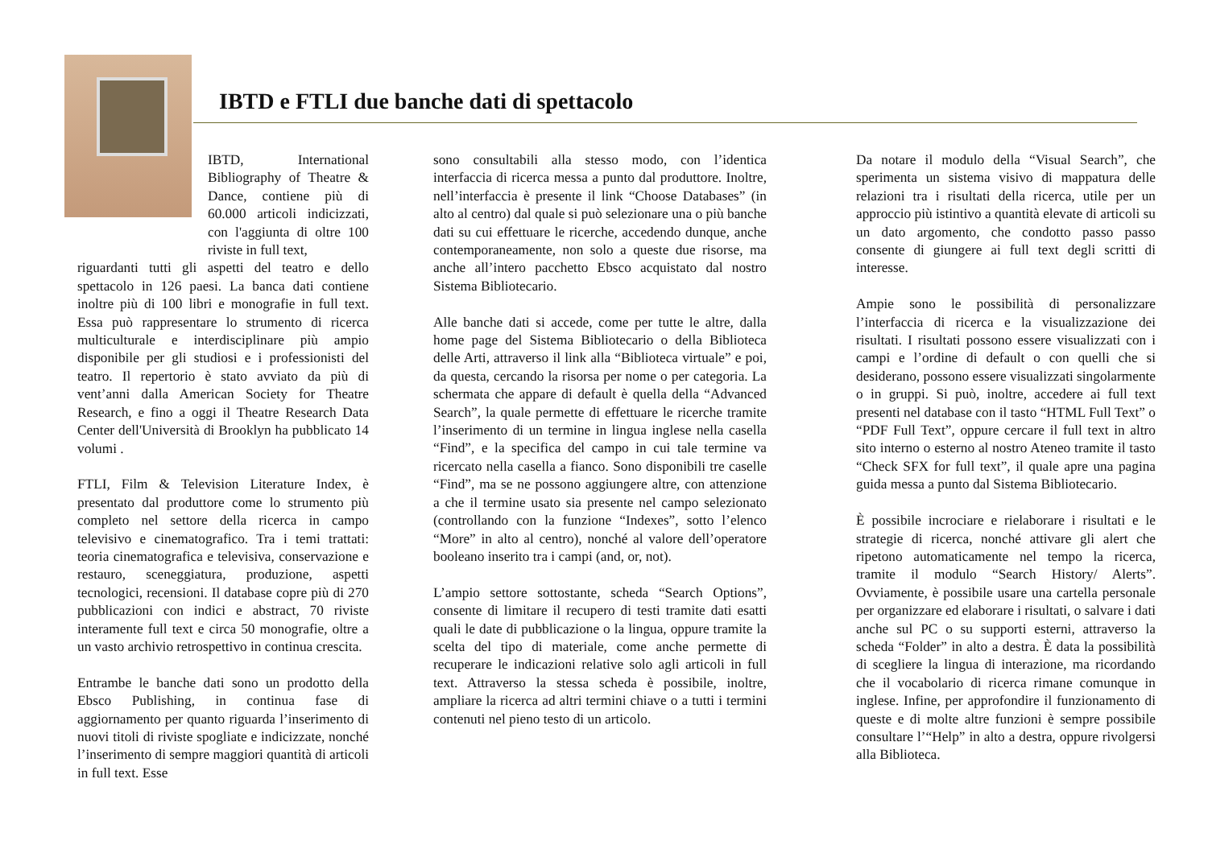IBTD e FTLI due banche dati di spettacolo
IBTD, International Bibliography of Theatre & Dance, contiene più di 60.000 articoli indicizzati, con l'aggiunta di oltre 100 riviste in full text,
riguardanti tutti gli aspetti del teatro e dello spettacolo in 126 paesi. La banca dati contiene inoltre più di 100 libri e monografie in full text. Essa può rappresentare lo strumento di ricerca multiculturale e interdisciplinare più ampio disponibile per gli studiosi e i professionisti del teatro. Il repertorio è stato avviato da più di vent’anni dalla American Society for Theatre Research, e fino a oggi il Theatre Research Data Center dell'Università di Brooklyn ha pubblicato 14 volumi .
FTLI, Film & Television Literature Index, è presentato dal produttore come lo strumento più completo nel settore della ricerca in campo televisivo e cinematografico. Tra i temi trattati: teoria cinematografica e televisiva, conservazione e restauro, sceneggiatura, produzione, aspetti tecnologici, recensioni. Il database copre più di 270 pubblicazioni con indici e abstract, 70 riviste interamente full text e circa 50 monografie, oltre a un vasto archivio retrospettivo in continua crescita.
Entrambe le banche dati sono un prodotto della Ebsco Publishing, in continua fase di aggiornamento per quanto riguarda l’inserimento di nuovi titoli di riviste spogliate e indicizzate, nonché l’inserimento di sempre maggiori quantità di articoli in full text. Esse
sono consultabili alla stesso modo, con l’identica interfaccia di ricerca messa a punto dal produttore. Inoltre, nell’interfaccia è presente il link “Choose Databases” (in alto al centro) dal quale si può selezionare una o più banche dati su cui effettuare le ricerche, accedendo dunque, anche contemporaneamente, non solo a queste due risorse, ma anche all’intero pacchetto Ebsco acquistato dal nostro Sistema Bibliotecario.
Alle banche dati si accede, come per tutte le altre, dalla home page del Sistema Bibliotecario o della Biblioteca delle Arti, attraverso il link alla “Biblioteca virtuale” e poi, da questa, cercando la risorsa per nome o per categoria. La schermata che appare di default è quella della “Advanced Search”, la quale permette di effettuare le ricerche tramite l’inserimento di un termine in lingua inglese nella casella “Find”, e la specifica del campo in cui tale termine va ricercato nella casella a fianco. Sono disponibili tre caselle “Find”, ma se ne possono aggiungere altre, con attenzione a che il termine usato sia presente nel campo selezionato (controllando con la funzione “Indexes”, sotto l’elenco “More” in alto al centro), nonché al valore dell’operatore booleano inserito tra i campi (and, or, not).
L’ampio settore sottostante, scheda “Search Options”, consente di limitare il recupero di testi tramite dati esatti quali le date di pubblicazione o la lingua, oppure tramite la scelta del tipo di materiale, come anche permette di recuperare le indicazioni relative solo agli articoli in full text. Attraverso la stessa scheda è possibile, inoltre, ampliare la ricerca ad altri termini chiave o a tutti i termini contenuti nel pieno testo di un articolo.
Da notare il modulo della “Visual Search”, che sperimenta un sistema visivo di mappatura delle relazioni tra i risultati della ricerca, utile per un approccio più istintivo a quantità elevate di articoli su un dato argomento, che condotto passo passo consente di giungere ai full text degli scritti di interesse.
Ampie sono le possibilità di personalizzare l’interfaccia di ricerca e la visualizzazione dei risultati. I risultati possono essere visualizzati con i campi e l’ordine di default o con quelli che si desiderano, possono essere visualizzati singolarmente o in gruppi. Si può, inoltre, accedere ai full text presenti nel database con il tasto “HTML Full Text” o “PDF Full Text”, oppure cercare il full text in altro sito interno o esterno al nostro Ateneo tramite il tasto “Check SFX for full text”, il quale apre una pagina guida messa a punto dal Sistema Bibliotecario.
È possibile incrociare e rielaborare i risultati e le strategie di ricerca, nonché attivare gli alert che ripetono automaticamente nel tempo la ricerca, tramite il modulo “Search History/ Alerts”. Ovviamente, è possibile usare una cartella personale per organizzare ed elaborare i risultati, o salvare i dati anche sul PC o su supporti esterni, attraverso la scheda “Folder” in alto a destra. È data la possibilità di scegliere la lingua di interazione, ma ricordando che il vocabolario di ricerca rimane comunque in inglese. Infine, per approfondire il funzionamento di queste e di molte altre funzioni è sempre possibile consultare l’“Help” in alto a destra, oppure rivolgersi alla Biblioteca.